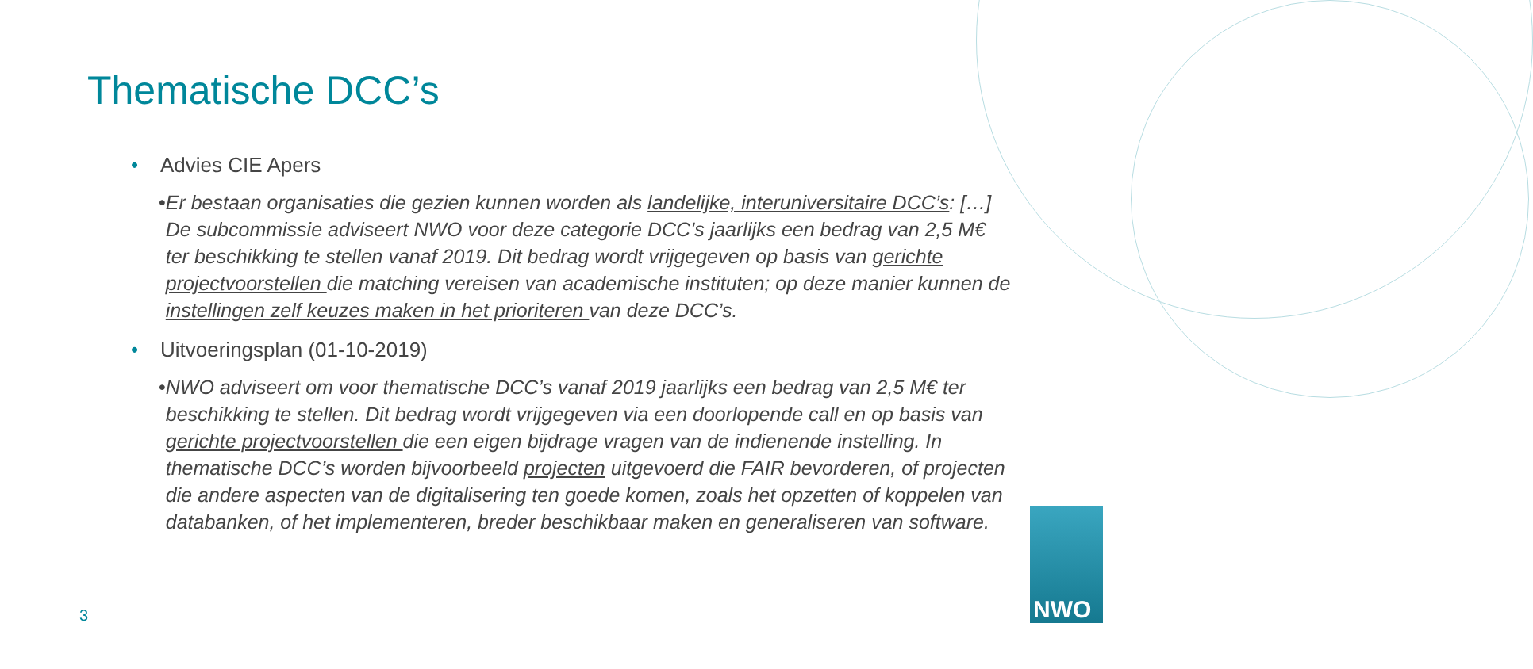Thematische DCC’s
• Advies CIE Apers
• Er bestaan organisaties die gezien kunnen worden als landelijke, interuniversitaire DCC’s: […] De subcommissie adviseert NWO voor deze categorie DCC’s jaarlijks een bedrag van 2,5 M€ ter beschikking te stellen vanaf 2019. Dit bedrag wordt vrijgegeven op basis van gerichte projectvoorstellen die matching vereisen van academische instituten; op deze manier kunnen de instellingen zelf keuzes maken in het prioriteren van deze DCC’s.
• Uitvoeringsplan (01-10-2019)
• NWO adviseert om voor thematische DCC’s vanaf 2019 jaarlijks een bedrag van 2,5 M€ ter beschikking te stellen. Dit bedrag wordt vrijgegeven via een doorlopende call en op basis van gerichte projectvoorstellen die een eigen bijdrage vragen van de indienende instelling. In thematische DCC’s worden bijvoorbeeld projecten uitgevoerd die FAIR bevorderen, of projecten die andere aspecten van de digitalisering ten goede komen, zoals het opzetten of koppelen van databanken, of het implementeren, breder beschikbaar maken en generaliseren van software.
3
NWO